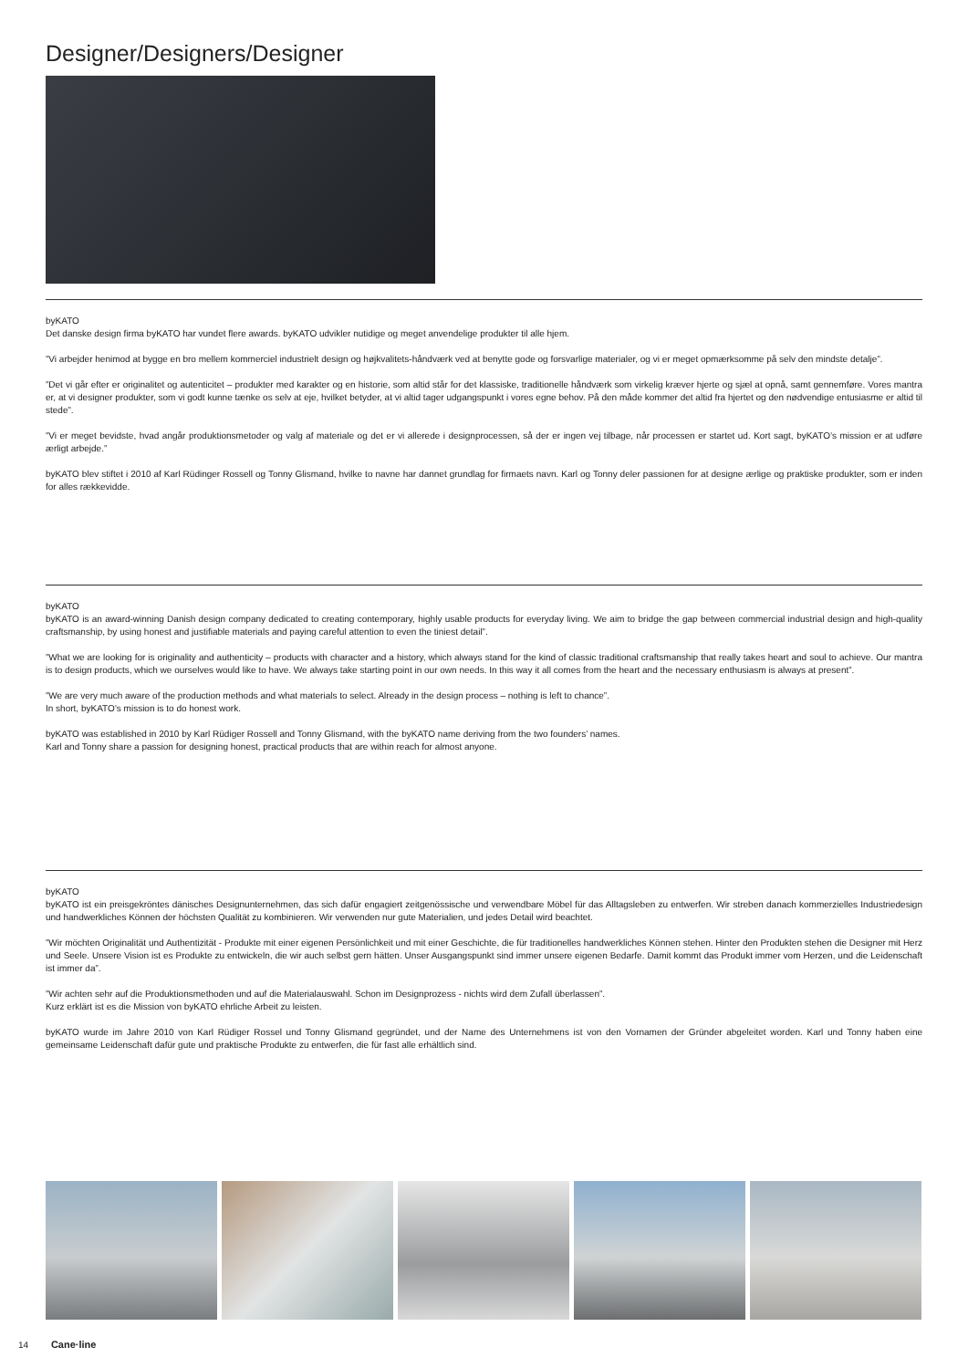Designer/Designers/Designer
byKATO
Det danske design firma byKATO har vundet flere awards. byKATO udvikler nutidige og meget anvendelige produkter til alle hjem.
”Vi arbejder henimod at bygge en bro mellem kommerciel industrielt design og højkvalitets-håndværk ved at benytte gode og forsvarlige materialer, og vi er meget opmærksomme på selv den mindste detalje”.
”Det vi går efter er originalitet og autenticitet – produkter med karakter og en historie, som altid står for det klassiske, traditionelle håndværk som virkelig kræver hjerte og sjæl at opnå, samt gennemføre. Vores mantra er, at vi designer produkter, som vi godt kunne tænke os selv at eje, hvilket betyder, at vi altid tager udgangspunkt i vores egne behov. På den måde kommer det altid fra hjertet og den nødvendige entusiasme er altid til stede”.
”Vi er meget bevidste, hvad angår produktionsmetoder og valg af materiale og det er vi allerede i designprocessen, så der er ingen vej tilbage, når processen er startet ud. Kort sagt, byKATO’s mission er at udføre ærligt arbejde.”
byKATO blev stiftet i 2010 af Karl Rüdinger Rossell og Tonny Glismand, hvilke to navne har dannet grundlag for firmaets navn. Karl og Tonny deler passionen for at designe ærlige og praktiske produkter, som er inden for alles rækkevidde.
byKATO
byKATO is an award-winning Danish design company dedicated to creating contemporary, highly usable products for everyday living. We aim to bridge the gap between commercial industrial design and high-quality craftsmanship, by using honest and justifiable materials and paying careful attention to even the tiniest detail”.
”What we are looking for is originality and authenticity – products with character and a history, which always stand for the kind of classic traditional craftsmanship that really takes heart and soul to achieve. Our mantra is to design products, which we ourselves would like to have. We always take starting point in our own needs. In this way it all comes from the heart and the necessary enthusiasm is always at present”.
”We are very much aware of the production methods and what materials to select. Already in the design process – nothing is left to chance”.
In short, byKATO’s mission is to do honest work.
byKATO was established in 2010 by Karl Rüdiger Rossell and Tonny Glismand, with the byKATO name deriving from the two founders’ names.
Karl and Tonny share a passion for designing honest, practical products that are within reach for almost anyone.
byKATO
byKATO ist ein preisgekröntes dänisches Designunternehmen, das sich dafür engagiert zeitgenössische und verwendbare Möbel für das Alltagsleben zu entwerfen. Wir streben danach kommerzielles Industriedesign und handwerkliches Können der höchsten Qualität zu kombinieren. Wir verwenden nur gute Materialien, und jedes Detail wird beachtet.
”Wir möchten Originalität und Authentizität - Produkte mit einer eigenen Persönlichkeit und mit einer Geschichte, die für traditionelles handwerkliches Können stehen. Hinter den Produkten stehen die Designer mit Herz und Seele. Unsere Vision ist es Produkte zu entwickeln, die wir auch selbst gern hätten. Unser Ausgangspunkt sind immer unsere eigenen Bedarfe. Damit kommt das Produkt immer vom Herzen, und die Leidenschaft ist immer da”.
”Wir achten sehr auf die Produktionsmethoden und auf die Materialauswahl. Schon im Designprozess - nichts wird dem Zufall überlassen”.
Kurz erklärt ist es die Mission von byKATO ehrliche Arbeit zu leisten.
byKATO wurde im Jahre 2010 von Karl Rüdiger Rossel und Tonny Glismand gegründet, und der Name des Unternehmens ist von den Vornamen der Gründer abgeleitet worden. Karl und Tonny haben eine gemeinsame Leidenschaft dafür gute und praktische Produkte zu entwerfen, die für fast alle erhältlich sind.
14 Cane·line